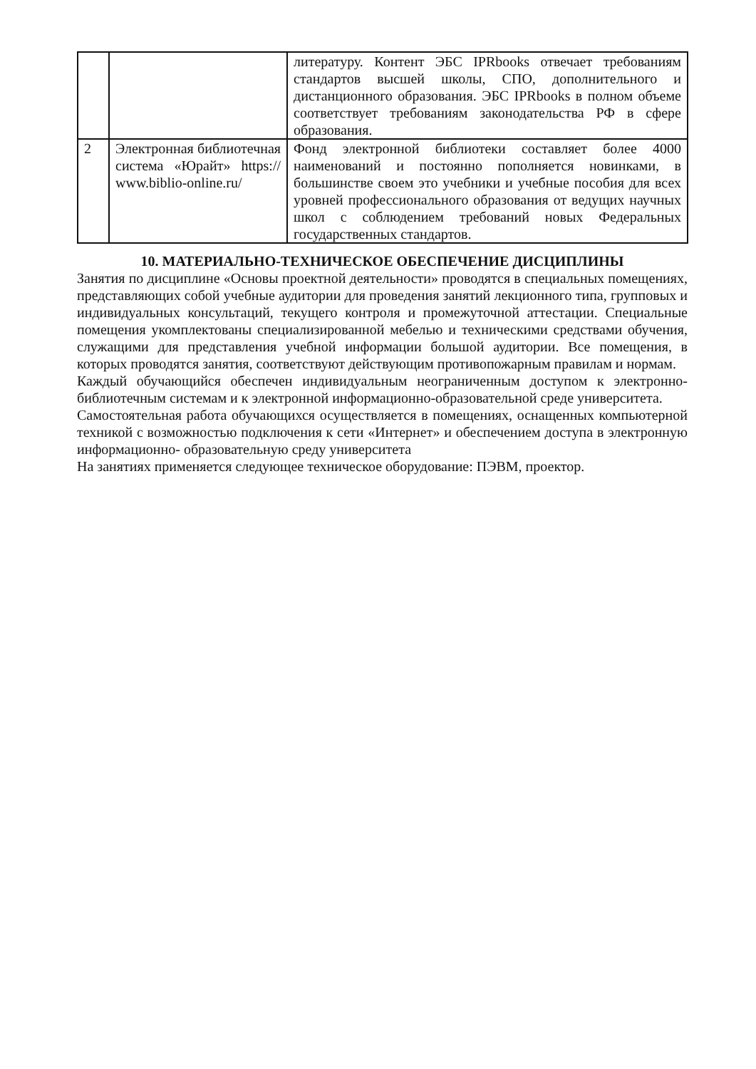| | | литературу. Контент ЭБС IPRbooks отвечает требованиям стандартов высшей школы, СПО, дополнительного и дистанционного образования. ЭБС IPRbooks в полном объеме соответствует требованиям законодательства РФ в сфере образования. |
| 2 | Электронная библиотечная система «Юрайт» https:// www.biblio-online.ru/ | Фонд электронной библиотеки составляет более 4000 наименований и постоянно пополняется новинками, в большинстве своем это учебники и учебные пособия для всех уровней профессионального образования от ведущих научных школ с соблюдением требований новых Федеральных государственных стандартов. |
10. МАТЕРИАЛЬНО-ТЕХНИЧЕСКОЕ ОБЕСПЕЧЕНИЕ ДИСЦИПЛИНЫ
Занятия по дисциплине «Основы проектной деятельности» проводятся в специальных помещениях, представляющих собой учебные аудитории для проведения занятий лекционного типа, групповых и индивидуальных консультаций, текущего контроля и промежуточной аттестации. Специальные помещения укомплектованы специализированной мебелью и техническими средствами обучения, служащими для представления учебной информации большой аудитории. Все помещения, в которых проводятся занятия, соответствуют действующим противопожарным правилам и нормам.
Каждый обучающийся обеспечен индивидуальным неограниченным доступом к электронно- библиотечным системам и к электронной информационно-образовательной среде университета.
Самостоятельная работа обучающихся осуществляется в помещениях, оснащенных компьютерной техникой с возможностью подключения к сети «Интернет» и обеспечением доступа в электронную информационно- образовательную среду университета
На занятиях применяется следующее техническое оборудование: ПЭВМ, проектор.